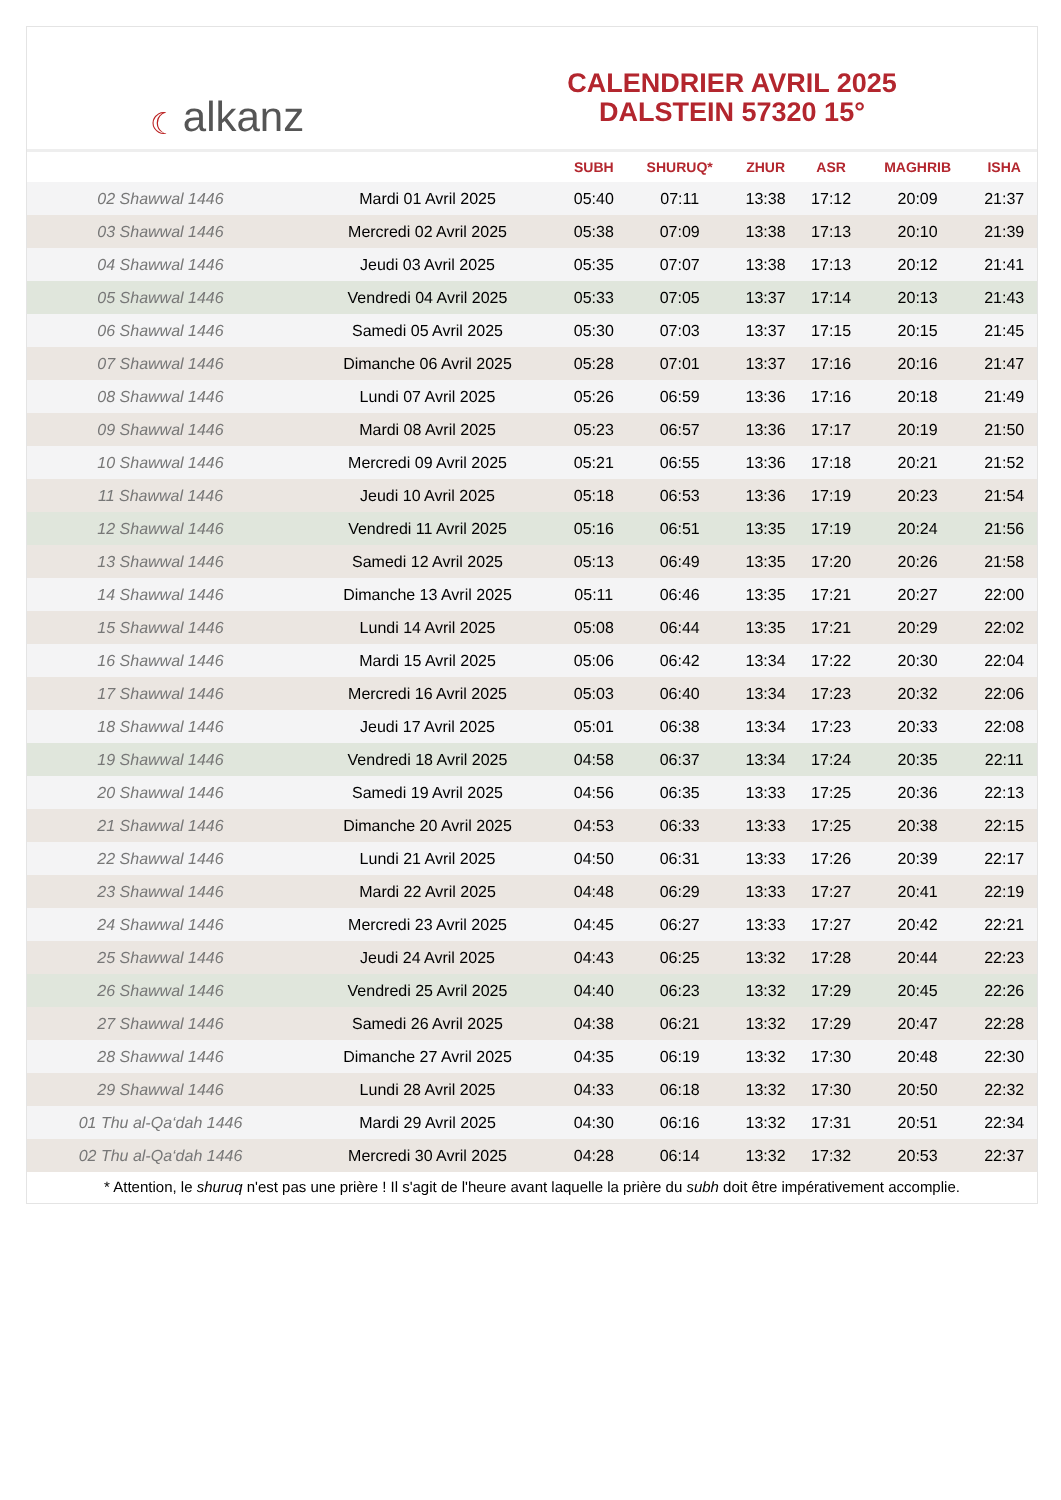☾ alkanz
CALENDRIER AVRIL 2025
DALSTEIN 57320 15°
| | | SUBH | SHURUQ* | ZHUR | ASR | MAGHRIB | ISHA |
| --- | --- | --- | --- | --- | --- | --- | --- |
| 02 Shawwal 1446 | Mardi 01 Avril 2025 | 05:40 | 07:11 | 13:38 | 17:12 | 20:09 | 21:37 |
| 03 Shawwal 1446 | Mercredi 02 Avril 2025 | 05:38 | 07:09 | 13:38 | 17:13 | 20:10 | 21:39 |
| 04 Shawwal 1446 | Jeudi 03 Avril 2025 | 05:35 | 07:07 | 13:38 | 17:13 | 20:12 | 21:41 |
| 05 Shawwal 1446 | Vendredi 04 Avril 2025 | 05:33 | 07:05 | 13:37 | 17:14 | 20:13 | 21:43 |
| 06 Shawwal 1446 | Samedi 05 Avril 2025 | 05:30 | 07:03 | 13:37 | 17:15 | 20:15 | 21:45 |
| 07 Shawwal 1446 | Dimanche 06 Avril 2025 | 05:28 | 07:01 | 13:37 | 17:16 | 20:16 | 21:47 |
| 08 Shawwal 1446 | Lundi 07 Avril 2025 | 05:26 | 06:59 | 13:36 | 17:16 | 20:18 | 21:49 |
| 09 Shawwal 1446 | Mardi 08 Avril 2025 | 05:23 | 06:57 | 13:36 | 17:17 | 20:19 | 21:50 |
| 10 Shawwal 1446 | Mercredi 09 Avril 2025 | 05:21 | 06:55 | 13:36 | 17:18 | 20:21 | 21:52 |
| 11 Shawwal 1446 | Jeudi 10 Avril 2025 | 05:18 | 06:53 | 13:36 | 17:19 | 20:23 | 21:54 |
| 12 Shawwal 1446 | Vendredi 11 Avril 2025 | 05:16 | 06:51 | 13:35 | 17:19 | 20:24 | 21:56 |
| 13 Shawwal 1446 | Samedi 12 Avril 2025 | 05:13 | 06:49 | 13:35 | 17:20 | 20:26 | 21:58 |
| 14 Shawwal 1446 | Dimanche 13 Avril 2025 | 05:11 | 06:46 | 13:35 | 17:21 | 20:27 | 22:00 |
| 15 Shawwal 1446 | Lundi 14 Avril 2025 | 05:08 | 06:44 | 13:35 | 17:21 | 20:29 | 22:02 |
| 16 Shawwal 1446 | Mardi 15 Avril 2025 | 05:06 | 06:42 | 13:34 | 17:22 | 20:30 | 22:04 |
| 17 Shawwal 1446 | Mercredi 16 Avril 2025 | 05:03 | 06:40 | 13:34 | 17:23 | 20:32 | 22:06 |
| 18 Shawwal 1446 | Jeudi 17 Avril 2025 | 05:01 | 06:38 | 13:34 | 17:23 | 20:33 | 22:08 |
| 19 Shawwal 1446 | Vendredi 18 Avril 2025 | 04:58 | 06:37 | 13:34 | 17:24 | 20:35 | 22:11 |
| 20 Shawwal 1446 | Samedi 19 Avril 2025 | 04:56 | 06:35 | 13:33 | 17:25 | 20:36 | 22:13 |
| 21 Shawwal 1446 | Dimanche 20 Avril 2025 | 04:53 | 06:33 | 13:33 | 17:25 | 20:38 | 22:15 |
| 22 Shawwal 1446 | Lundi 21 Avril 2025 | 04:50 | 06:31 | 13:33 | 17:26 | 20:39 | 22:17 |
| 23 Shawwal 1446 | Mardi 22 Avril 2025 | 04:48 | 06:29 | 13:33 | 17:27 | 20:41 | 22:19 |
| 24 Shawwal 1446 | Mercredi 23 Avril 2025 | 04:45 | 06:27 | 13:33 | 17:27 | 20:42 | 22:21 |
| 25 Shawwal 1446 | Jeudi 24 Avril 2025 | 04:43 | 06:25 | 13:32 | 17:28 | 20:44 | 22:23 |
| 26 Shawwal 1446 | Vendredi 25 Avril 2025 | 04:40 | 06:23 | 13:32 | 17:29 | 20:45 | 22:26 |
| 27 Shawwal 1446 | Samedi 26 Avril 2025 | 04:38 | 06:21 | 13:32 | 17:29 | 20:47 | 22:28 |
| 28 Shawwal 1446 | Dimanche 27 Avril 2025 | 04:35 | 06:19 | 13:32 | 17:30 | 20:48 | 22:30 |
| 29 Shawwal 1446 | Lundi 28 Avril 2025 | 04:33 | 06:18 | 13:32 | 17:30 | 20:50 | 22:32 |
| 01 Thu al-Qa‘dah 1446 | Mardi 29 Avril 2025 | 04:30 | 06:16 | 13:32 | 17:31 | 20:51 | 22:34 |
| 02 Thu al-Qa‘dah 1446 | Mercredi 30 Avril 2025 | 04:28 | 06:14 | 13:32 | 17:32 | 20:53 | 22:37 |
* Attention, le shuruq n'est pas une prière ! Il s'agit de l'heure avant laquelle la prière du subh doit être impérativement accomplie.